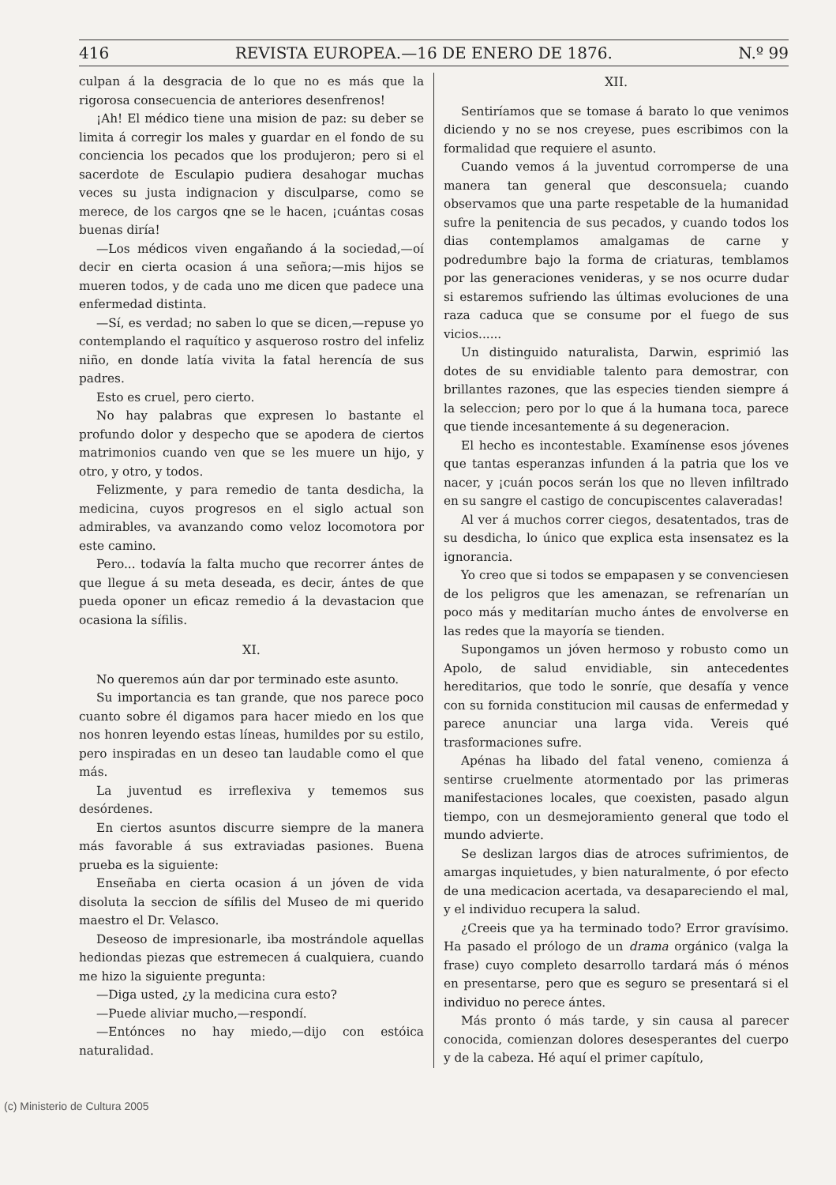416 REVISTA EUROPEA.—16 DE ENERO DE 1876. N.º 99
culpan á la desgracia de lo que no es más que la rigorosa consecuencia de anteriores desenfrenos!
¡Ah! El médico tiene una mision de paz: su deber se limita á corregir los males y guardar en el fondo de su conciencia los pecados que los produjeron; pero si el sacerdote de Esculapio pudiera desahogar muchas veces su justa indignacion y disculparse, como se merece, de los cargos qne se le hacen, ¡cuántas cosas buenas diría!
—Los médicos viven engañando á la sociedad,—oí decir en cierta ocasion á una señora;—mis hijos se mueren todos, y de cada uno me dicen que padece una enfermedad distinta.
—Sí, es verdad; no saben lo que se dicen,—repuse yo contemplando el raquítico y asqueroso rostro del infeliz niño, en donde latía vivita la fatal herencía de sus padres.
Esto es cruel, pero cierto.
No hay palabras que expresen lo bastante el profundo dolor y despecho que se apodera de ciertos matrimonios cuando ven que se les muere un hijo, y otro, y otro, y todos.
Felizmente, y para remedio de tanta desdicha, la medicina, cuyos progresos en el siglo actual son admirables, va avanzando como veloz locomotora por este camino.
Pero... todavía la falta mucho que recorrer ántes de que llegue á su meta deseada, es decir, ántes de que pueda oponer un eficaz remedio á la devastacion que ocasiona la sífilis.
XI.
No queremos aún dar por terminado este asunto.
Su importancia es tan grande, que nos parece poco cuanto sobre él digamos para hacer miedo en los que nos honren leyendo estas líneas, humildes por su estilo, pero inspiradas en un deseo tan laudable como el que más.
La juventud es irreflexiva y tememos sus desórdenes.
En ciertos asuntos discurre siempre de la manera más favorable á sus extraviadas pasiones. Buena prueba es la siguiente:
Enseñaba en cierta ocasion á un jóven de vida disoluta la seccion de sífilis del Museo de mi querido maestro el Dr. Velasco.
Deseoso de impresionarle, iba mostrándole aquellas hediondas piezas que estremecen á cualquiera, cuando me hizo la siguiente pregunta:
—Diga usted, ¿y la medicina cura esto?
—Puede aliviar mucho,—respondí.
—Entónces no hay miedo,—dijo con estóica naturalidad.
XII.
Sentiríamos que se tomase á barato lo que venimos diciendo y no se nos creyese, pues escribimos con la formalidad que requiere el asunto.
Cuando vemos á la juventud corromperse de una manera tan general que desconsuela; cuando observamos que una parte respetable de la humanidad sufre la penitencia de sus pecados, y cuando todos los dias contemplamos amalgamas de carne y podredumbre bajo la forma de criaturas, temblamos por las generaciones venideras, y se nos ocurre dudar si estaremos sufriendo las últimas evoluciones de una raza caduca que se consume por el fuego de sus vicios......
Un distinguido naturalista, Darwin, esprimió las dotes de su envidiable talento para demostrar, con brillantes razones, que las especies tienden siempre á la seleccion; pero por lo que á la humana toca, parece que tiende incesantemente á su degeneracion.
El hecho es incontestable. Examínense esos jóvenes que tantas esperanzas infunden á la patria que los ve nacer, y ¡cuán pocos serán los que no lleven infiltrado en su sangre el castigo de concupiscentes calaveradas!
Al ver á muchos correr ciegos, desatentados, tras de su desdicha, lo único que explica esta insensatez es la ignorancia.
Yo creo que si todos se empapasen y se convenciesen de los peligros que les amenazan, se refrenarían un poco más y meditarían mucho ántes de envolverse en las redes que la mayoría se tienden.
Supongamos un jóven hermoso y robusto como un Apolo, de salud envidiable, sin antecedentes hereditarios, que todo le sonríe, que desafía y vence con su fornida constitucion mil causas de enfermedad y parece anunciar una larga vida. Vereis qué trasformaciones sufre.
Apénas ha libado del fatal veneno, comienza á sentirse cruelmente atormentado por las primeras manifestaciones locales, que coexisten, pasado algun tiempo, con un desmejoramiento general que todo el mundo advierte.
Se deslizan largos dias de atroces sufrimientos, de amargas inquietudes, y bien naturalmente, ó por efecto de una medicacion acertada, va desapareciendo el mal, y el individuo recupera la salud.
¿Creeis que ya ha terminado todo? Error gravísimo. Ha pasado el prólogo de un drama orgánico (valga la frase) cuyo completo desarrollo tardará más ó ménos en presentarse, pero que es seguro se presentará si el individuo no perece ántes.
Más pronto ó más tarde, y sin causa al parecer conocida, comienzan dolores desesperantes del cuerpo y de la cabeza. Hé aquí el primer capítulo,
(c) Ministerio de Cultura 2005